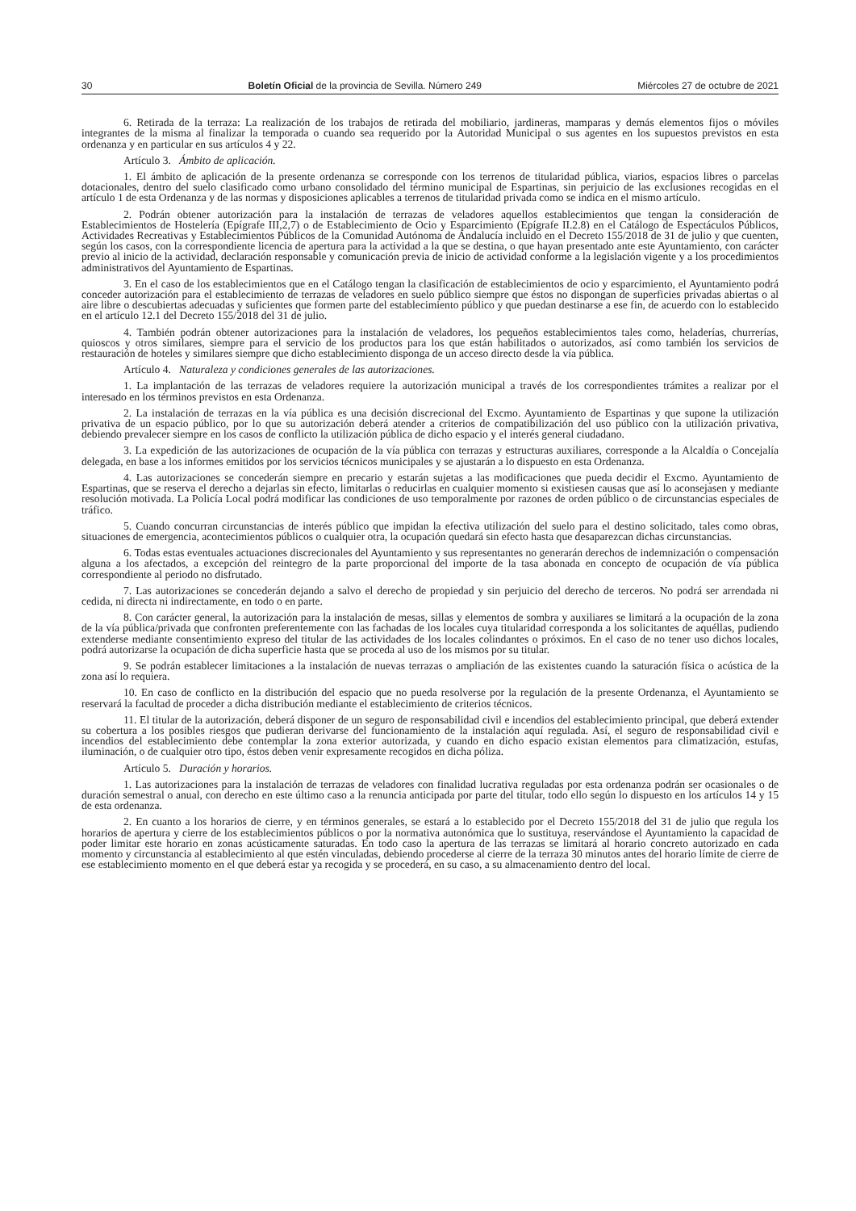30 Boletín Oficial de la provincia de Sevilla. Número 249 Miércoles 27 de octubre de 2021
6. Retirada de la terraza: La realización de los trabajos de retirada del mobiliario, jardineras, mamparas y demás elementos fijos o móviles integrantes de la misma al finalizar la temporada o cuando sea requerido por la Autoridad Municipal o sus agentes en los supuestos previstos en esta ordenanza y en particular en sus artículos 4 y 22.
Artículo 3. Ámbito de aplicación.
1. El ámbito de aplicación de la presente ordenanza se corresponde con los terrenos de titularidad pública, viarios, espacios libres o parcelas dotacionales, dentro del suelo clasificado como urbano consolidado del término municipal de Espartinas, sin perjuicio de las exclusiones recogidas en el artículo 1 de esta Ordenanza y de las normas y disposiciones aplicables a terrenos de titularidad privada como se indica en el mismo artículo.
2. Podrán obtener autorización para la instalación de terrazas de veladores aquellos establecimientos que tengan la consideración de Establecimientos de Hostelería (Epígrafe III,2,7) o de Establecimiento de Ocio y Esparcimiento (Epígrafe II.2.8) en el Catálogo de Espectáculos Públicos, Actividades Recreativas y Establecimientos Públicos de la Comunidad Autónoma de Andalucía incluido en el Decreto 155/2018 de 31 de julio y que cuenten, según los casos, con la correspondiente licencia de apertura para la actividad a la que se destina, o que hayan presentado ante este Ayuntamiento, con carácter previo al inicio de la actividad, declaración responsable y comunicación previa de inicio de actividad conforme a la legislación vigente y a los procedimientos administrativos del Ayuntamiento de Espartinas.
3. En el caso de los establecimientos que en el Catálogo tengan la clasificación de establecimientos de ocio y esparcimiento, el Ayuntamiento podrá conceder autorización para el establecimiento de terrazas de veladores en suelo público siempre que éstos no dispongan de superficies privadas abiertas o al aire libre o descubiertas adecuadas y suficientes que formen parte del establecimiento público y que puedan destinarse a ese fin, de acuerdo con lo establecido en el artículo 12.1 del Decreto 155/2018 del 31 de julio.
4. También podrán obtener autorizaciones para la instalación de veladores, los pequeños establecimientos tales como, heladerías, churrerías, quioscos y otros similares, siempre para el servicio de los productos para los que están habilitados o autorizados, así como también los servicios de restauración de hoteles y similares siempre que dicho establecimiento disponga de un acceso directo desde la vía pública.
Artículo 4. Naturaleza y condiciones generales de las autorizaciones.
1. La implantación de las terrazas de veladores requiere la autorización municipal a través de los correspondientes trámites a realizar por el interesado en los términos previstos en esta Ordenanza.
2. La instalación de terrazas en la vía pública es una decisión discrecional del Excmo. Ayuntamiento de Espartinas y que supone la utilización privativa de un espacio público, por lo que su autorización deberá atender a criterios de compatibilización del uso público con la utilización privativa, debiendo prevalecer siempre en los casos de conflicto la utilización pública de dicho espacio y el interés general ciudadano.
3. La expedición de las autorizaciones de ocupación de la vía pública con terrazas y estructuras auxiliares, corresponde a la Alcaldía o Concejalía delegada, en base a los informes emitidos por los servicios técnicos municipales y se ajustarán a lo dispuesto en esta Ordenanza.
4. Las autorizaciones se concederán siempre en precario y estarán sujetas a las modificaciones que pueda decidir el Excmo. Ayuntamiento de Espartinas, que se reserva el derecho a dejarlas sin efecto, limitarlas o reducirlas en cualquier momento si existiesen causas que así lo aconsejasen y mediante resolución motivada. La Policía Local podrá modificar las condiciones de uso temporalmente por razones de orden público o de circunstancias especiales de tráfico.
5. Cuando concurran circunstancias de interés público que impidan la efectiva utilización del suelo para el destino solicitado, tales como obras, situaciones de emergencia, acontecimientos públicos o cualquier otra, la ocupación quedará sin efecto hasta que desaparezcan dichas circunstancias.
6. Todas estas eventuales actuaciones discrecionales del Ayuntamiento y sus representantes no generarán derechos de indemnización o compensación alguna a los afectados, a excepción del reintegro de la parte proporcional del importe de la tasa abonada en concepto de ocupación de vía pública correspondiente al periodo no disfrutado.
7. Las autorizaciones se concederán dejando a salvo el derecho de propiedad y sin perjuicio del derecho de terceros. No podrá ser arrendada ni cedida, ni directa ni indirectamente, en todo o en parte.
8. Con carácter general, la autorización para la instalación de mesas, sillas y elementos de sombra y auxiliares se limitará a la ocupación de la zona de la vía pública/privada que confronten preferentemente con las fachadas de los locales cuya titularidad corresponda a los solicitantes de aquéllas, pudiendo extenderse mediante consentimiento expreso del titular de las actividades de los locales colindantes o próximos. En el caso de no tener uso dichos locales, podrá autorizarse la ocupación de dicha superficie hasta que se proceda al uso de los mismos por su titular.
9. Se podrán establecer limitaciones a la instalación de nuevas terrazas o ampliación de las existentes cuando la saturación física o acústica de la zona así lo requiera.
10. En caso de conflicto en la distribución del espacio que no pueda resolverse por la regulación de la presente Ordenanza, el Ayuntamiento se reservará la facultad de proceder a dicha distribución mediante el establecimiento de criterios técnicos.
11. El titular de la autorización, deberá disponer de un seguro de responsabilidad civil e incendios del establecimiento principal, que deberá extender su cobertura a los posibles riesgos que pudieran derivarse del funcionamiento de la instalación aquí regulada. Así, el seguro de responsabilidad civil e incendios del establecimiento debe contemplar la zona exterior autorizada, y cuando en dicho espacio existan elementos para climatización, estufas, iluminación, o de cualquier otro tipo, éstos deben venir expresamente recogidos en dicha póliza.
Artículo 5. Duración y horarios.
1. Las autorizaciones para la instalación de terrazas de veladores con finalidad lucrativa reguladas por esta ordenanza podrán ser ocasionales o de duración semestral o anual, con derecho en este último caso a la renuncia anticipada por parte del titular, todo ello según lo dispuesto en los artículos 14 y 15 de esta ordenanza.
2. En cuanto a los horarios de cierre, y en términos generales, se estará a lo establecido por el Decreto 155/2018 del 31 de julio que regula los horarios de apertura y cierre de los establecimientos públicos o por la normativa autonómica que lo sustituya, reservándose el Ayuntamiento la capacidad de poder limitar este horario en zonas acústicamente saturadas. En todo caso la apertura de las terrazas se limitará al horario concreto autorizado en cada momento y circunstancia al establecimiento al que estén vinculadas, debiendo procederse al cierre de la terraza 30 minutos antes del horario límite de cierre de ese establecimiento momento en el que deberá estar ya recogida y se procederá, en su caso, a su almacenamiento dentro del local.